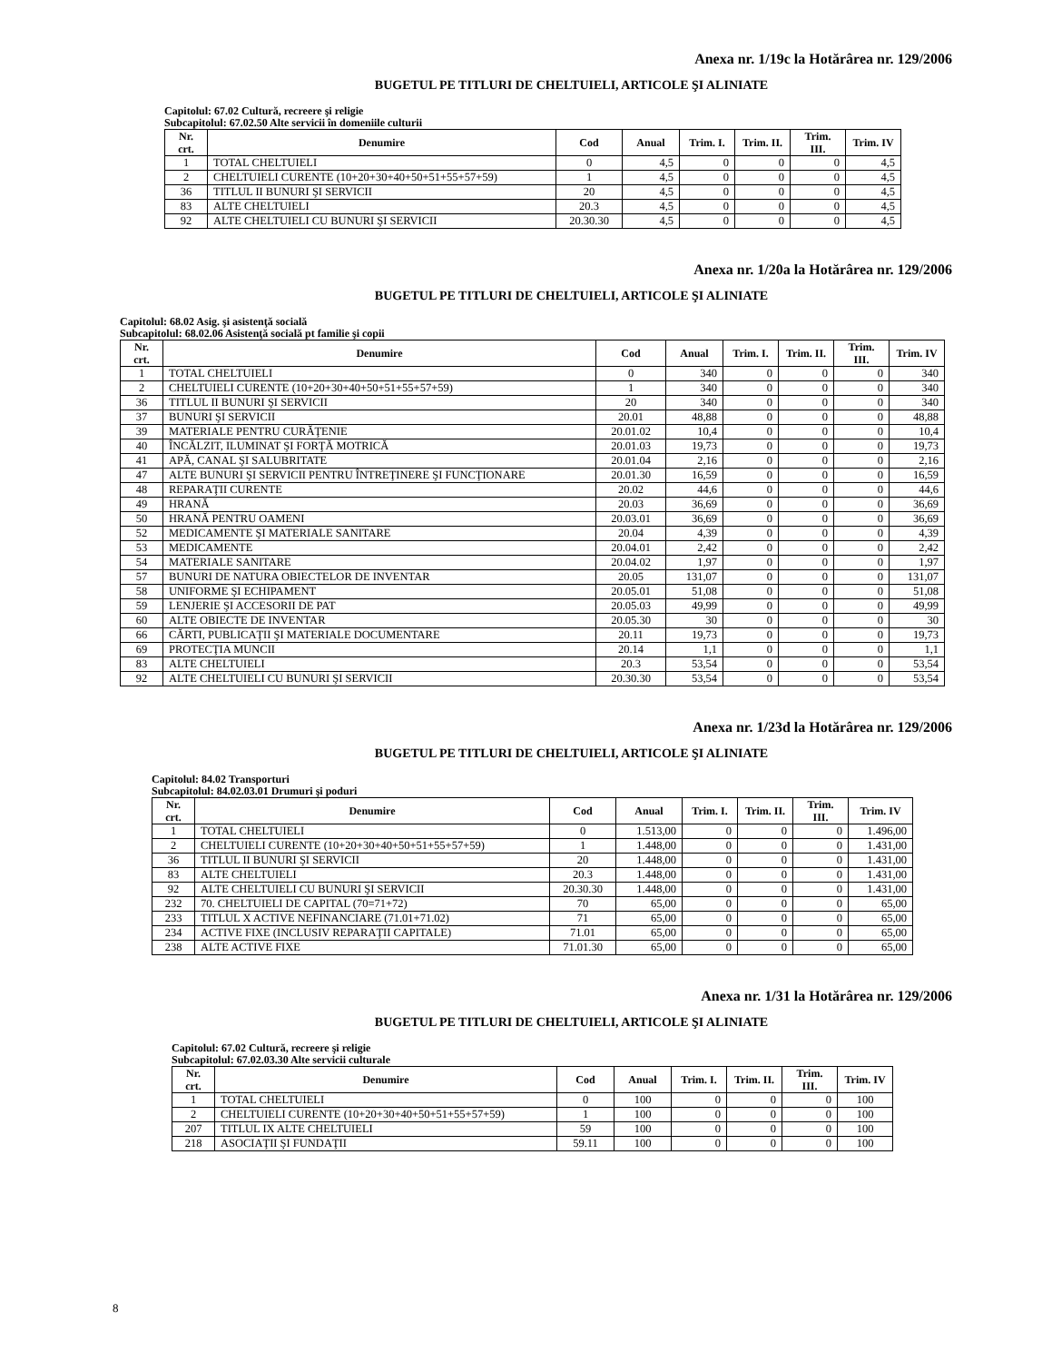Anexa nr. 1/19c la Hotărârea nr. 129/2006
BUGETUL PE TITLURI DE CHELTUIELI, ARTICOLE ŞI ALINIATE
Capitolul: 67.02 Cultură, recreere şi religie
Subcapitolul: 67.02.50 Alte servicii în domeniile culturii
| Nr. crt. | Denumire | Cod | Anual | Trim. I. | Trim. II. | Trim. III. | Trim. IV |
| --- | --- | --- | --- | --- | --- | --- | --- |
| 1 | TOTAL CHELTUIELI | 0 | 4,5 | 0 | 0 | 0 | 4,5 |
| 2 | CHELTUIELI CURENTE (10+20+30+40+50+51+55+57+59) | 1 | 4,5 | 0 | 0 | 0 | 4,5 |
| 36 | TITLUL II BUNURI ŞI SERVICII | 20 | 4,5 | 0 | 0 | 0 | 4,5 |
| 83 | ALTE CHELTUIELI | 20.3 | 4,5 | 0 | 0 | 0 | 4,5 |
| 92 | ALTE CHELTUIELI CU BUNURI ŞI SERVICII | 20.30.30 | 4,5 | 0 | 0 | 0 | 4,5 |
Anexa nr. 1/20a la Hotărârea nr. 129/2006
BUGETUL PE TITLURI DE CHELTUIELI, ARTICOLE ŞI ALINIATE
Capitolul: 68.02 Asig. şi asistenţă socială
Subcapitolul: 68.02.06 Asistenţă socială pt familie şi copii
| Nr. crt. | Denumire | Cod | Anual | Trim. I. | Trim. II. | Trim. III. | Trim. IV |
| --- | --- | --- | --- | --- | --- | --- | --- |
| 1 | TOTAL CHELTUIELI | 0 | 340 | 0 | 0 | 0 | 340 |
| 2 | CHELTUIELI CURENTE (10+20+30+40+50+51+55+57+59) | 1 | 340 | 0 | 0 | 0 | 340 |
| 36 | TITLUL II BUNURI ŞI SERVICII | 20 | 340 | 0 | 0 | 0 | 340 |
| 37 | BUNURI ŞI SERVICII | 20.01 | 48,88 | 0 | 0 | 0 | 48,88 |
| 39 | MATERIALE PENTRU CURĂŢENIE | 20.01.02 | 10,4 | 0 | 0 | 0 | 10,4 |
| 40 | ÎNCĂLZIT, ILUMINAT ŞI FORŢĂ MOTRICĂ | 20.01.03 | 19,73 | 0 | 0 | 0 | 19,73 |
| 41 | APĂ, CANAL ŞI SALUBRITATE | 20.01.04 | 2,16 | 0 | 0 | 0 | 2,16 |
| 47 | ALTE BUNURI ŞI SERVICII PENTRU ÎNTREŢINERE ŞI FUNCŢIONARE | 20.01.30 | 16,59 | 0 | 0 | 0 | 16,59 |
| 48 | REPARAŢII CURENTE | 20.02 | 44,6 | 0 | 0 | 0 | 44,6 |
| 49 | HRANĂ | 20.03 | 36,69 | 0 | 0 | 0 | 36,69 |
| 50 | HRANĂ PENTRU OAMENI | 20.03.01 | 36,69 | 0 | 0 | 0 | 36,69 |
| 52 | MEDICAMENTE ŞI MATERIALE SANITARE | 20.04 | 4,39 | 0 | 0 | 0 | 4,39 |
| 53 | MEDICAMENTE | 20.04.01 | 2,42 | 0 | 0 | 0 | 2,42 |
| 54 | MATERIALE SANITARE | 20.04.02 | 1,97 | 0 | 0 | 0 | 1,97 |
| 57 | BUNURI DE NATURA OBIECTELOR DE INVENTAR | 20.05 | 131,07 | 0 | 0 | 0 | 131,07 |
| 58 | UNIFORME ŞI ECHIPAMENT | 20.05.01 | 51,08 | 0 | 0 | 0 | 51,08 |
| 59 | LENJERIE ŞI ACCESORII DE PAT | 20.05.03 | 49,99 | 0 | 0 | 0 | 49,99 |
| 60 | ALTE OBIECTE DE INVENTAR | 20.05.30 | 30 | 0 | 0 | 0 | 30 |
| 66 | CĂRTI, PUBLICAŢII ŞI MATERIALE DOCUMENTARE | 20.11 | 19,73 | 0 | 0 | 0 | 19,73 |
| 69 | PROTECŢIA MUNCII | 20.14 | 1,1 | 0 | 0 | 0 | 1,1 |
| 83 | ALTE CHELTUIELI | 20.3 | 53,54 | 0 | 0 | 0 | 53,54 |
| 92 | ALTE CHELTUIELI CU BUNURI ŞI SERVICII | 20.30.30 | 53,54 | 0 | 0 | 0 | 53,54 |
Anexa nr. 1/23d la Hotărârea nr. 129/2006
BUGETUL PE TITLURI DE CHELTUIELI, ARTICOLE ŞI ALINIATE
Capitolul: 84.02 Transporturi
Subcapitolul: 84.02.03.01 Drumuri şi poduri
| Nr. crt. | Denumire | Cod | Anual | Trim. I. | Trim. II. | Trim. III. | Trim. IV |
| --- | --- | --- | --- | --- | --- | --- | --- |
| 1 | TOTAL CHELTUIELI | 0 | 1.513,00 | 0 | 0 | 0 | 1.496,00 |
| 2 | CHELTUIELI CURENTE (10+20+30+40+50+51+55+57+59) | 1 | 1.448,00 | 0 | 0 | 0 | 1.431,00 |
| 36 | TITLUL II BUNURI ŞI SERVICII | 20 | 1.448,00 | 0 | 0 | 0 | 1.431,00 |
| 83 | ALTE CHELTUIELI | 20.3 | 1.448,00 | 0 | 0 | 0 | 1.431,00 |
| 92 | ALTE CHELTUIELI CU BUNURI ŞI SERVICII | 20.30.30 | 1.448,00 | 0 | 0 | 0 | 1.431,00 |
| 232 | 70. CHELTUIELI DE CAPITAL (70=71+72) | 70 | 65,00 | 0 | 0 | 0 | 65,00 |
| 233 | TITLUL X ACTIVE NEFINANCIARE (71.01+71.02) | 71 | 65,00 | 0 | 0 | 0 | 65,00 |
| 234 | ACTIVE FIXE (INCLUSIV REPARAŢII CAPITALE) | 71.01 | 65,00 | 0 | 0 | 0 | 65,00 |
| 238 | ALTE ACTIVE FIXE | 71.01.30 | 65,00 | 0 | 0 | 0 | 65,00 |
Anexa nr. 1/31 la Hotărârea nr. 129/2006
BUGETUL PE TITLURI DE CHELTUIELI, ARTICOLE ŞI ALINIATE
Capitolul: 67.02 Cultură, recreere şi religie
Subcapitolul: 67.02.03.30 Alte servicii culturale
| Nr. crt. | Denumire | Cod | Anual | Trim. I. | Trim. II. | Trim. III. | Trim. IV |
| --- | --- | --- | --- | --- | --- | --- | --- |
| 1 | TOTAL CHELTUIELI | 0 | 100 | 0 | 0 | 0 | 100 |
| 2 | CHELTUIELI CURENTE (10+20+30+40+50+51+55+57+59) | 1 | 100 | 0 | 0 | 0 | 100 |
| 207 | TITLUL IX ALTE CHELTUIELI | 59 | 100 | 0 | 0 | 0 | 100 |
| 218 | ASOCIAŢII ŞI FUNDAŢII | 59.11 | 100 | 0 | 0 | 0 | 100 |
8